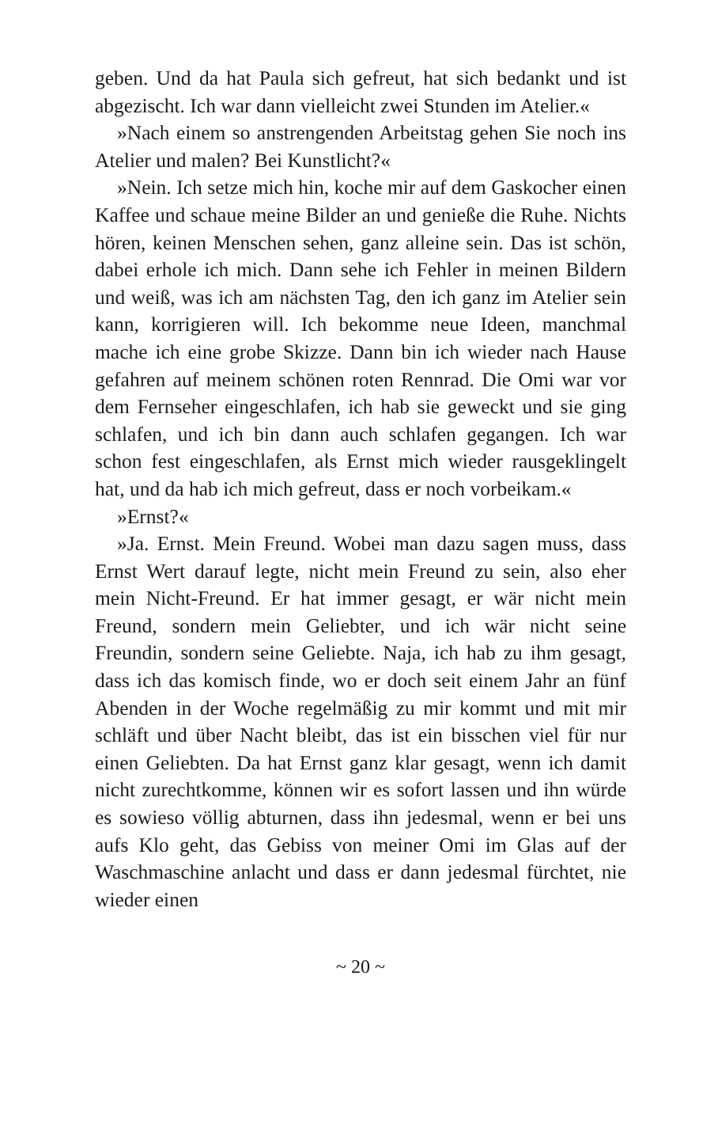geben. Und da hat Paula sich gefreut, hat sich bedankt und ist abgezischt. Ich war dann vielleicht zwei Stunden im Atelier.«
»Nach einem so anstrengenden Arbeitstag gehen Sie noch ins Atelier und malen? Bei Kunstlicht?«
»Nein. Ich setze mich hin, koche mir auf dem Gaskocher einen Kaffee und schaue meine Bilder an und genieße die Ruhe. Nichts hören, keinen Menschen sehen, ganz alleine sein. Das ist schön, dabei erhole ich mich. Dann sehe ich Fehler in meinen Bildern und weiß, was ich am nächsten Tag, den ich ganz im Atelier sein kann, korrigieren will. Ich bekomme neue Ideen, manchmal mache ich eine grobe Skizze. Dann bin ich wieder nach Hause gefahren auf meinem schönen roten Rennrad. Die Omi war vor dem Fernseher eingeschlafen, ich hab sie geweckt und sie ging schlafen, und ich bin dann auch schlafen gegangen. Ich war schon fest eingeschlafen, als Ernst mich wieder rausgeklingelt hat, und da hab ich mich gefreut, dass er noch vorbeikam.«
»Ernst?«
»Ja. Ernst. Mein Freund. Wobei man dazu sagen muss, dass Ernst Wert darauf legte, nicht mein Freund zu sein, also eher mein Nicht-Freund. Er hat immer gesagt, er wär nicht mein Freund, sondern mein Geliebter, und ich wär nicht seine Freundin, sondern seine Geliebte. Naja, ich hab zu ihm gesagt, dass ich das komisch finde, wo er doch seit einem Jahr an fünf Abenden in der Woche regelmäßig zu mir kommt und mit mir schläft und über Nacht bleibt, das ist ein bisschen viel für nur einen Geliebten. Da hat Ernst ganz klar gesagt, wenn ich damit nicht zurechtkomme, können wir es sofort lassen und ihn würde es sowieso völlig abturnen, dass ihn jedesmal, wenn er bei uns aufs Klo geht, das Gebiss von meiner Omi im Glas auf der Waschmaschine anlacht und dass er dann jedesmal fürchtet, nie wieder einen
~ 20 ~